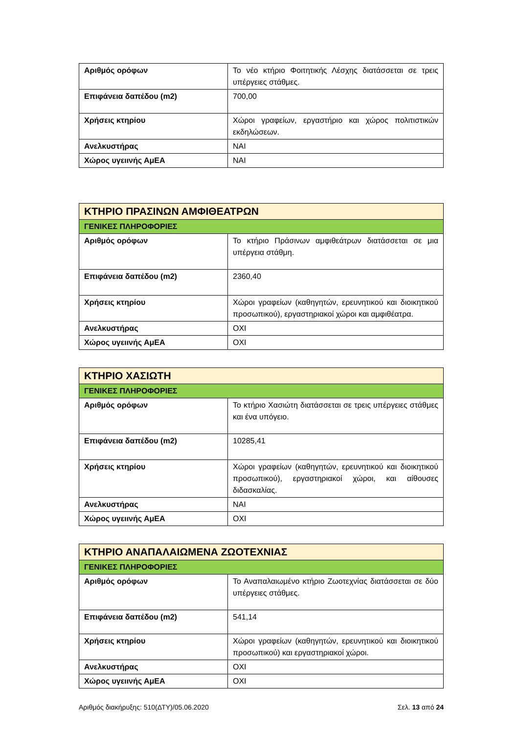| Αριθμός ορόφων | Το νέο κτήριο Φοιτητικής Λέσχης διατάσσεται σε τρεις υπέργειες στάθμες. |
| Επιφάνεια δαπέδου (m2) | 700,00 |
| Χρήσεις κτηρίου | Χώροι γραφείων, εργαστήριο και χώρος πολιτιστικών εκδηλώσεων. |
| Ανελκυστήρας | ΝΑΙ |
| Χώρος υγειινής ΑμΕΑ | ΝΑΙ |
| ΚΤΗΡΙΟ ΠΡΑΣΙΝΩΝ ΑΜΦΙΘΕΑΤΡΩΝ | |
| ΓΕΝΙΚΕΣ ΠΛΗΡΟΦΟΡΙΕΣ | |
| Αριθμός ορόφων | Το κτήριο Πράσινων αμφιθεάτρων διατάσσεται σε μια υπέργεια στάθμη. |
| Επιφάνεια δαπέδου (m2) | 2360,40 |
| Χρήσεις κτηρίου | Χώροι γραφείων (καθηγητών, ερευνητικού και διοικητικού προσωπικού), εργαστηριακοί χώροι και αμφιθέατρα. |
| Ανελκυστήρας | ΟΧΙ |
| Χώρος υγειινής ΑμΕΑ | ΟΧΙ |
| ΚΤΗΡΙΟ ΧΑΣΙΩΤΗ | |
| ΓΕΝΙΚΕΣ ΠΛΗΡΟΦΟΡΙΕΣ | |
| Αριθμός ορόφων | Το κτήριο Χασιώτη διατάσσεται σε τρεις υπέργειες στάθμες και ένα υπόγειο. |
| Επιφάνεια δαπέδου (m2) | 10285,41 |
| Χρήσεις κτηρίου | Χώροι γραφείων (καθηγητών, ερευνητικού και διοικητικού προσωπικού), εργαστηριακοί χώροι, και αίθουσες διδασκαλίας. |
| Ανελκυστήρας | ΝΑΙ |
| Χώρος υγειινής ΑμΕΑ | ΟΧΙ |
| ΚΤΗΡΙΟ ΑΝΑΠΑΛΑΙΩΜΕΝΑ ΖΩΟΤΕΧΝΙΑΣ | |
| ΓΕΝΙΚΕΣ ΠΛΗΡΟΦΟΡΙΕΣ | |
| Αριθμός ορόφων | Το Αναπαλαιωμένο κτήριο Ζωοτεχνίας διατάσσεται σε δύο υπέργειες στάθμες. |
| Επιφάνεια δαπέδου (m2) | 541,14 |
| Χρήσεις κτηρίου | Χώροι γραφείων (καθηγητών, ερευνητικού και διοικητικού προσωπικού) και εργαστηριακοί χώροι. |
| Ανελκυστήρας | ΟΧΙ |
| Χώρος υγειινής ΑμΕΑ | ΟΧΙ |
Αριθμός διακήρυξης: 510(ΔΤΥ)/05.06.2020 Σελ. 13 από 24